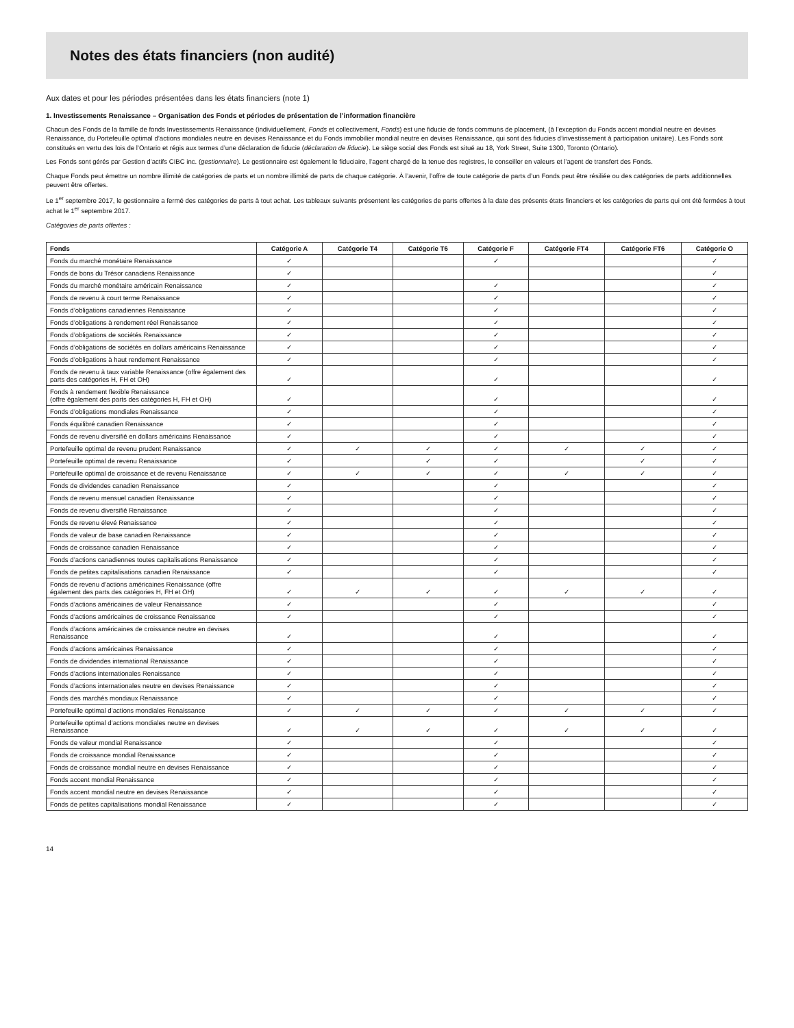Notes des états financiers (non audité)
Aux dates et pour les périodes présentées dans les états financiers (note 1)
1. Investissements Renaissance – Organisation des Fonds et périodes de présentation de l’information financière
Chacun des Fonds de la famille de fonds Investissements Renaissance (individuellement, Fonds et collectivement, Fonds) est une fiducie de fonds communs de placement, (à l'exception du Fonds accent mondial neutre en devises Renaissance, du Portefeuille optimal d’actions mondiales neutre en devises Renaissance et du Fonds immobilier mondial neutre en devises Renaissance, qui sont des fiducies d’investissement à participation unitaire). Les Fonds sont constitués en vertu des lois de l’Ontario et régis aux termes d’une déclaration de fiducie (déclaration de fiducie). Le siège social des Fonds est situé au 18, York Street, Suite 1300, Toronto (Ontario).
Les Fonds sont gérés par Gestion d’actifs CIBC inc. (gestionnaire). Le gestionnaire est également le fiduciaire, l’agent chargé de la tenue des registres, le conseiller en valeurs et l’agent de transfert des Fonds.
Chaque Fonds peut émettre un nombre illimité de catégories de parts et un nombre illimité de parts de chaque catégorie. À l’avenir, l’offre de toute catégorie de parts d’un Fonds peut être résiliée ou des catégories de parts additionnelles peuvent être offertes.
Le 1<sup>er</sup> septembre 2017, le gestionnaire a fermé des catégories de parts à tout achat. Les tableaux suivants présentent les catégories de parts offertes à la date des présents états financiers et les catégories de parts qui ont été fermées à tout achat le 1<sup>er</sup> septembre 2017.
Catégories de parts offertes :
| Fonds | Catégorie A | Catégorie T4 | Catégorie T6 | Catégorie F | Catégorie FT4 | Catégorie FT6 | Catégorie O |
| --- | --- | --- | --- | --- | --- | --- | --- |
| Fonds du marché monétaire Renaissance | ✓ | | | ✓ | | | ✓ |
| Fonds de bons du Trésor canadiens Renaissance | ✓ | | | | | | ✓ |
| Fonds du marché monétaire américain Renaissance | ✓ | | | ✓ | | | ✓ |
| Fonds de revenu à court terme Renaissance | ✓ | | | ✓ | | | ✓ |
| Fonds d’obligations canadiennes Renaissance | ✓ | | | ✓ | | | ✓ |
| Fonds d’obligations à rendement réel Renaissance | ✓ | | | ✓ | | | ✓ |
| Fonds d’obligations de sociétés Renaissance | ✓ | | | ✓ | | | ✓ |
| Fonds d’obligations de sociétés en dollars américains Renaissance | ✓ | | | ✓ | | | ✓ |
| Fonds d’obligations à haut rendement Renaissance | ✓ | | | ✓ | | | ✓ |
| Fonds de revenu à taux variable Renaissance (offre également des parts des catégories H, FH et OH) | ✓ | | | ✓ | | | ✓ |
| Fonds à rendement flexible Renaissance (offre également des parts des catégories H, FH et OH) | ✓ | | | ✓ | | | ✓ |
| Fonds d’obligations mondiales Renaissance | ✓ | | | ✓ | | | ✓ |
| Fonds équilibré canadien Renaissance | ✓ | | | ✓ | | | ✓ |
| Fonds de revenu diversifié en dollars américains Renaissance | ✓ | | | ✓ | | | ✓ |
| Portefeuille optimal de revenu prudent Renaissance | ✓ | ✓ | ✓ | ✓ | ✓ | ✓ | ✓ |
| Portefeuille optimal de revenu Renaissance | ✓ | | ✓ | ✓ | | ✓ | ✓ |
| Portefeuille optimal de croissance et de revenu Renaissance | ✓ | ✓ | ✓ | ✓ | ✓ | ✓ | ✓ |
| Fonds de dividendes canadien Renaissance | ✓ | | | ✓ | | | ✓ |
| Fonds de revenu mensuel canadien Renaissance | ✓ | | | ✓ | | | ✓ |
| Fonds de revenu diversifié Renaissance | ✓ | | | ✓ | | | ✓ |
| Fonds de revenu élevé Renaissance | ✓ | | | ✓ | | | ✓ |
| Fonds de valeur de base canadien Renaissance | ✓ | | | ✓ | | | ✓ |
| Fonds de croissance canadien Renaissance | ✓ | | | ✓ | | | ✓ |
| Fonds d’actions canadiennes toutes capitalisations Renaissance | ✓ | | | ✓ | | | ✓ |
| Fonds de petites capitalisations canadien Renaissance | ✓ | | | ✓ | | | ✓ |
| Fonds de revenu d’actions américaines Renaissance (offre également des parts des catégories H, FH et OH) | ✓ | ✓ | ✓ | ✓ | ✓ | ✓ | ✓ |
| Fonds d’actions américaines de valeur Renaissance | ✓ | | | ✓ | | | ✓ |
| Fonds d’actions américaines de croissance Renaissance | ✓ | | | ✓ | | | ✓ |
| Fonds d’actions américaines de croissance neutre en devises Renaissance | ✓ | | | ✓ | | | ✓ |
| Fonds d’actions américaines Renaissance | ✓ | | | ✓ | | | ✓ |
| Fonds de dividendes international Renaissance | ✓ | | | ✓ | | | ✓ |
| Fonds d’actions internationales Renaissance | ✓ | | | ✓ | | | ✓ |
| Fonds d’actions internationales neutre en devises Renaissance | ✓ | | | ✓ | | | ✓ |
| Fonds des marchés mondiaux Renaissance | ✓ | | | ✓ | | | ✓ |
| Portefeuille optimal d’actions mondiales Renaissance | ✓ | ✓ | ✓ | ✓ | ✓ | ✓ | ✓ |
| Portefeuille optimal d’actions mondiales neutre en devises Renaissance | ✓ | ✓ | ✓ | ✓ | ✓ | ✓ | ✓ |
| Fonds de valeur mondial Renaissance | ✓ | | | ✓ | | | ✓ |
| Fonds de croissance mondial Renaissance | ✓ | | | ✓ | | | ✓ |
| Fonds de croissance mondial neutre en devises Renaissance | ✓ | | | ✓ | | | ✓ |
| Fonds accent mondial Renaissance | ✓ | | | ✓ | | | ✓ |
| Fonds accent mondial neutre en devises Renaissance | ✓ | | | ✓ | | | ✓ |
| Fonds de petites capitalisations mondial Renaissance | ✓ | | | ✓ | | | ✓ |
14